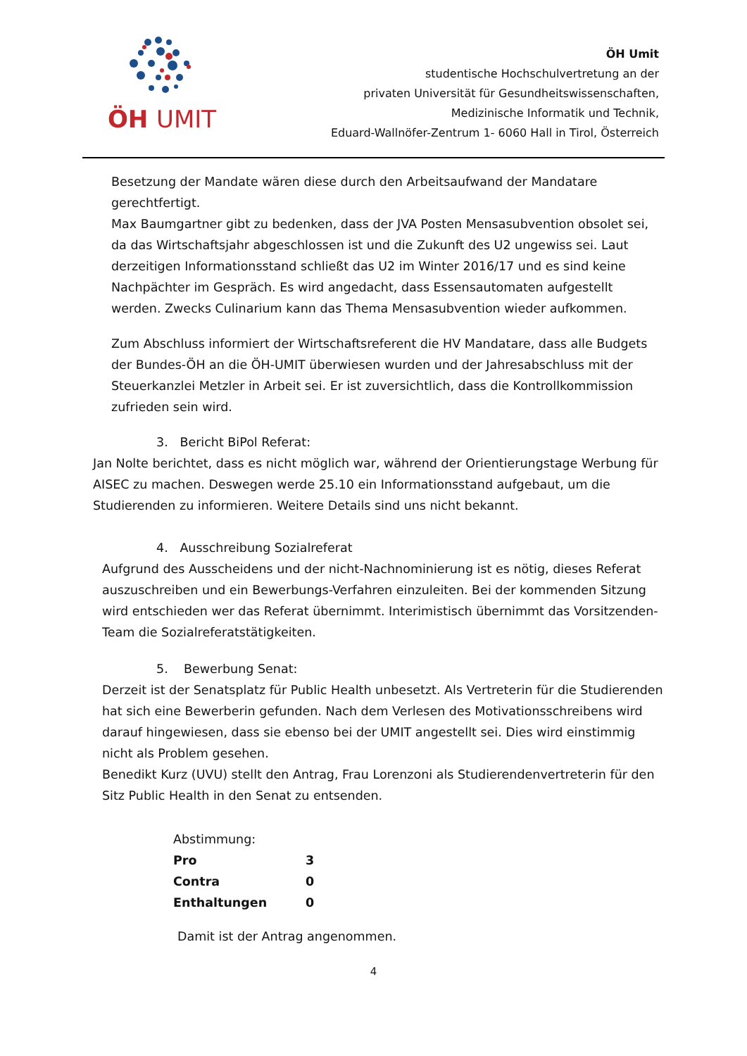ÖH UMIT
ÖH Umit
studentische Hochschulvertretung an der
privaten Universität für Gesundheitswissenschaften,
Medizinische Informatik und Technik,
Eduard-Wallnöfer-Zentrum 1- 6060 Hall in Tirol, Österreich
Besetzung der Mandate wären diese durch den Arbeitsaufwand der Mandatare gerechtfertigt.
Max Baumgartner gibt zu bedenken, dass der JVA Posten Mensasubvention obsolet sei, da das Wirtschaftsjahr abgeschlossen ist und die Zukunft des U2 ungewiss sei. Laut derzeitigen Informationsstand schließt das U2 im Winter 2016/17 und es sind keine Nachpächter im Gespräch. Es wird angedacht, dass Essensautomaten aufgestellt werden. Zwecks Culinarium kann das Thema Mensasubvention wieder aufkommen.
Zum Abschluss informiert der Wirtschaftsreferent die HV Mandatare, dass alle Budgets der Bundes-ÖH an die ÖH-UMIT überwiesen wurden und der Jahresabschluss mit der Steuerkanzlei Metzler in Arbeit sei. Er ist zuversichtlich, dass die Kontrollkommission zufrieden sein wird.
3. Bericht BiPol Referat:
Jan Nolte berichtet, dass es nicht möglich war, während der Orientierungstage Werbung für AISEC zu machen. Deswegen werde 25.10 ein Informationsstand aufgebaut, um die Studierenden zu informieren. Weitere Details sind uns nicht bekannt.
4. Ausschreibung Sozialreferat
Aufgrund des Ausscheidens und der nicht-Nachnominierung ist es nötig, dieses Referat auszuschreiben und ein Bewerbungs-Verfahren einzuleiten. Bei der kommenden Sitzung wird entschieden wer das Referat übernimmt. Interimistisch übernimmt das Vorsitzenden-Team die Sozialreferatstätigkeiten.
5. Bewerbung Senat:
Derzeit ist der Senatsplatz für Public Health unbesetzt. Als Vertreterin für die Studierenden hat sich eine Bewerberin gefunden. Nach dem Verlesen des Motivationsschreibens wird darauf hingewiesen, dass sie ebenso bei der UMIT angestellt sei. Dies wird einstimmig nicht als Problem gesehen.
Benedikt Kurz (UVU) stellt den Antrag, Frau Lorenzoni als Studierendenvertreterin für den Sitz Public Health in den Senat zu entsenden.
| Abstimmung: | |
| Pro | 3 |
| Contra | 0 |
| Enthaltungen | 0 |
Damit ist der Antrag angenommen.
4